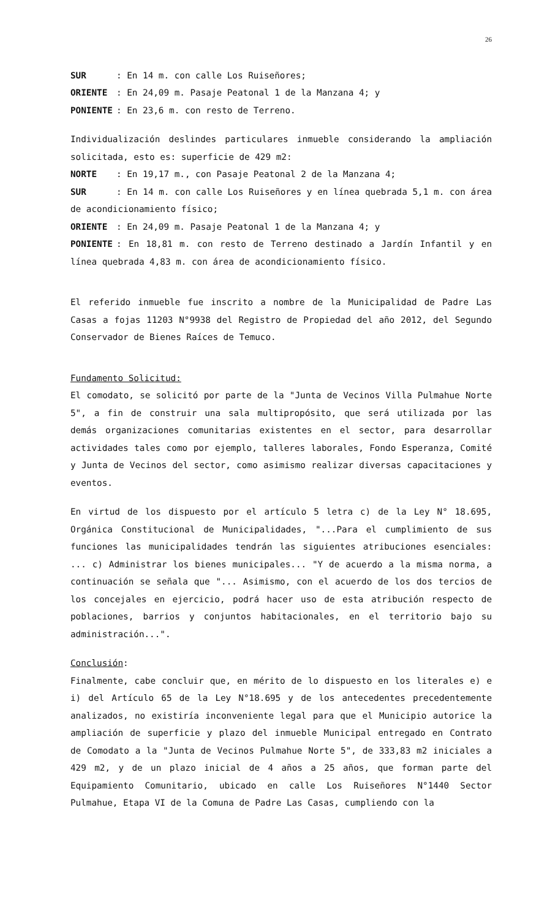26
SUR: En 14 m. con calle Los Ruiseñores;
ORIENTE: En 24,09 m. Pasaje Peatonal 1 de la Manzana 4; y
PONIENTE: En 23,6 m. con resto de Terreno.
Individualización deslindes particulares inmueble considerando la ampliación solicitada, esto es: superficie de 429 m2:
NORTE: En 19,17 m., con Pasaje Peatonal 2 de la Manzana 4;
SUR: En 14 m. con calle Los Ruiseñores y en línea quebrada 5,1 m. con área de acondicionamiento físico;
ORIENTE: En 24,09 m. Pasaje Peatonal 1 de la Manzana 4; y
PONIENTE: En 18,81 m. con resto de Terreno destinado a Jardín Infantil y en línea quebrada 4,83 m. con área de acondicionamiento físico.
El referido inmueble fue inscrito a nombre de la Municipalidad de Padre Las Casas a fojas 11203 N°9938 del Registro de Propiedad del año 2012, del Segundo Conservador de Bienes Raíces de Temuco.
Fundamento Solicitud:
El comodato, se solicitó por parte de la "Junta de Vecinos Villa Pulmahue Norte 5", a fin de construir una sala multipropósito, que será utilizada por las demás organizaciones comunitarias existentes en el sector, para desarrollar actividades tales como por ejemplo, talleres laborales, Fondo Esperanza, Comité y Junta de Vecinos del sector, como asimismo realizar diversas capacitaciones y eventos.
En virtud de los dispuesto por el artículo 5 letra c) de la Ley N° 18.695, Orgánica Constitucional de Municipalidades, "...Para el cumplimiento de sus funciones las municipalidades tendrán las siguientes atribuciones esenciales: ... c) Administrar los bienes municipales... "Y de acuerdo a la misma norma, a continuación se señala que "... Asimismo, con el acuerdo de los dos tercios de los concejales en ejercicio, podrá hacer uso de esta atribución respecto de poblaciones, barrios y conjuntos habitacionales, en el territorio bajo su administración...".
Conclusión:
Finalmente, cabe concluir que, en mérito de lo dispuesto en los literales e) e i) del Artículo 65 de la Ley N°18.695 y de los antecedentes precedentemente analizados, no existiría inconveniente legal para que el Municipio autorice la ampliación de superficie y plazo del inmueble Municipal entregado en Contrato de Comodato a la "Junta de Vecinos Pulmahue Norte 5", de 333,83 m2 iniciales a 429 m2, y de un plazo inicial de 4 años a 25 años, que forman parte del Equipamiento Comunitario, ubicado en calle Los Ruiseñores N°1440 Sector Pulmahue, Etapa VI de la Comuna de Padre Las Casas, cumpliendo con la